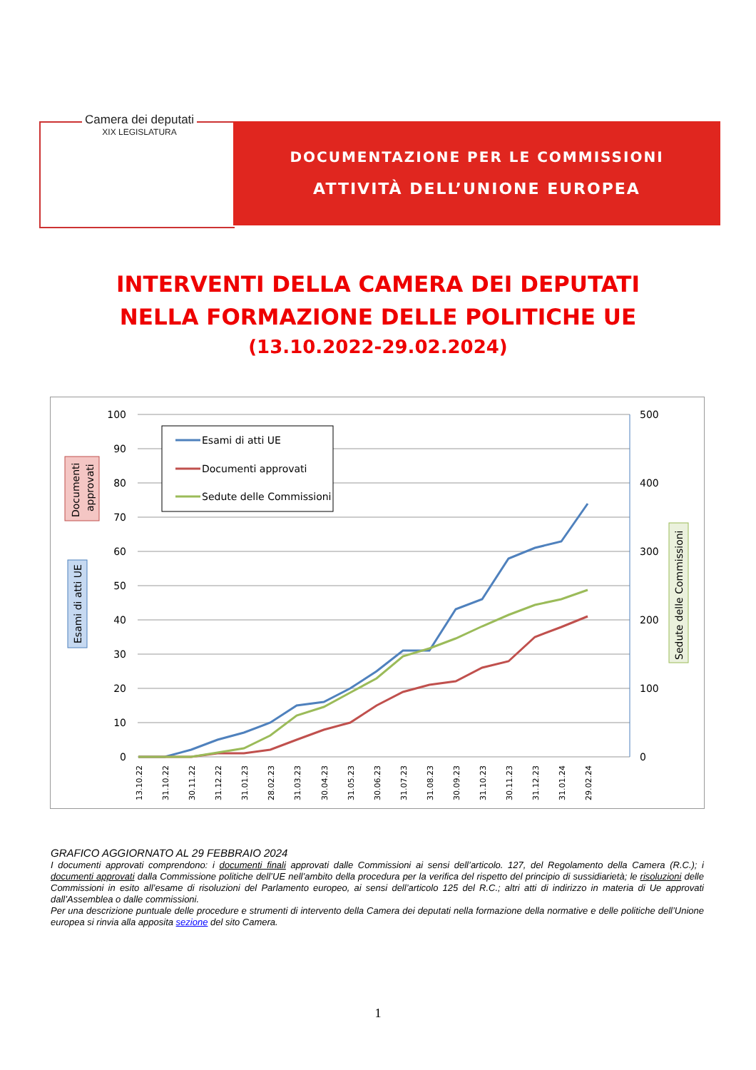Camera dei deputati
XIX LEGISLATURA
DOCUMENTAZIONE PER LE COMMISSIONI
ATTIVITÀ DELL’UNIONE EUROPEA
INTERVENTI DELLA CAMERA DEI DEPUTATI
NELLA FORMAZIONE DELLE POLITICHE UE
(13.10.2022-29.02.2024)
100
90
80
70
60
50
40
30
20
10
0
500
400
300
200
100
0
Esami di atti UE
Documenti approvati
Sedute delle Commissioni
Documenti
approvati
Esami di atti UE
Sedute delle Commissioni
13.10.22
31.10.22
30.11.22
31.12.22
31.01.23
28.02.23
31.03.23
30.04.23
31.05.23
30.06.23
31.07.23
31.08.23
30.09.23
31.10.23
30.11.23
31.12.23
31.01.24
29.02.24
GRAFICO AGGIORNATO AL 29 FEBBRAIO 2024
I documenti approvati comprendono: i documenti finali approvati dalle Commissioni ai sensi dell’articolo. 127, del Regolamento della Camera (R.C.); i documenti approvati dalla Commissione politiche dell’UE nell’ambito della procedura per la verifica del rispetto del principio di sussidiarietà; le risoluzioni delle Commissioni in esito all’esame di risoluzioni del Parlamento europeo, ai sensi dell’articolo 125 del R.C.; altri atti di indirizzo in materia di Ue approvati dall’Assemblea o dalle commissioni.
Per una descrizione puntuale delle procedure e strumenti di intervento della Camera dei deputati nella formazione della normative e delle politiche dell’Unione europea si rinvia alla apposita sezione del sito Camera.
1